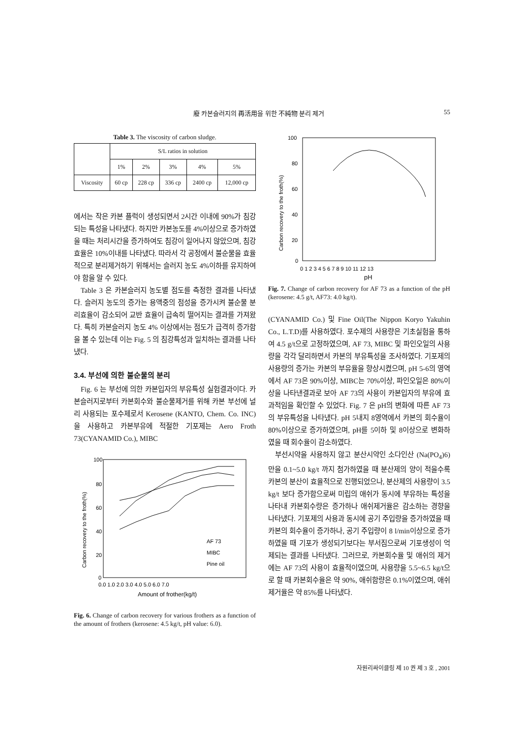廢 카본슬러지의 再活用을 위한 不純物 분리 제거 55
Table 3. The viscosity of carbon sludge.
| | S/L ratios in solution | | | | |
| --- | --- | --- | --- | --- | --- |
| | 1% | 2% | 3% | 4% | 5% |
| Viscosity | 60 cp | 228 cp | 336 cp | 2400 cp | 12,000 cp |
에서는 작은 카본 플럭이 생성되면서 2시간 이내에 90%가 침강되는 특성을 나타냈다. 하지만 카본농도를 4%이상으로 증가하였을 때는 처리시간을 증가하여도 침강이 일어나지 않았으며, 침강효율은 10%이내를 나타냈다. 따라서 각 공정에서 불순물을 효율적으로 분리제거하기 위해서는 슬러지 농도 4%이하를 유지하여야 함을 알 수 있다.
Table 3 은 카본슬러지 농도별 점도를 측정한 결과를 나타냈다. 슬러지 농도의 증가는 용액중의 점성을 증가시켜 불순물 분리효율이 감소되어 교반 효율이 급속히 떨어지는 결과를 가져왔다. 특히 카본슬러지 농도 4% 이상에서는 점도가 급격히 증가함을 볼 수 있는데 이는 Fig. 5 의 침강특성과 일치하는 결과를 나타냈다.
3.4. 부선에 의한 불순물의 분리
Fig. 6 는 부선에 의한 카본입자의 부유특성 실험결과이다. 카본슬러지로부터 카본회수와 불순물제거를 위해 카본 부선에 널리 사용되는 포수제로서 Kerosene (KANTO, Chem. Co. INC)을 사용하고 카본부유에 적절한 기포제는 Aero Froth 73(CYANAMID Co.), MIBC
100
80
60
40
20
0
0.0 1.0 2.0 3.0 4.0 5.0 6.0 7.0
Amount of frother(kg/t)
Carbon recovery to the froth(%)
AF 73
MIBC
Pine oil
Fig. 6. Change of carbon recovery for various frothers as a function of the amount of frothers (kerosene: 4.5 kg/t, pH value: 6.0).
100
80
60
40
20
0
0 1 2 3 4 5 6 7 8 9 10 11 12 13
pH
Carbon recovery to the froth(%)
Fig. 7. Change of carbon recovery for AF 73 as a function of the pH (kerosene: 4.5 g/t, AF73: 4.0 kg/t).
(CYANAMID Co.) 및 Fine Oil(The Nippon Koryo Yakuhin Co., L.T.D)를 사용하였다. 포수제의 사용량은 기초실험을 통하여 4.5 g/t으로 고정하였으며, AF 73, MIBC 및 파인오일의 사용량을 각각 달리하면서 카본의 부유특성을 조사하였다. 기포제의 사용량의 증가는 카본의 부유율을 향상시켰으며, pH 5-6의 영역에서 AF 73은 90%이상, MIBC는 70%이상, 파인오일은 80%이상을 나타낸결과로 보아 AF 73의 사용이 카본입자의 부유에 효과적임을 확인할 수 있었다. Fig. 7 은 pH의 변화에 따른 AF 73의 부유특성을 나타냈다. pH 5내지 8영역에서 카본의 회수율이 80%이상으로 증가하였으며, pH를 5이하 및 8이상으로 변화하였을 때 회수율이 감소하였다.
부선시약을 사용하지 않고 분산시약인 소다인산 (Na(PO<sub>4</sub>)6)만을 0.1~5.0 kg/t 까지 첨가하였을 때 분산제의 양이 적을수록 카본의 분산이 효율적으로 진행되었으나, 분산제의 사용량이 3.5 kg/t 보다 증가함으로써 미립의 애쉬가 동시에 부유하는 특성을 나타내 카본회수량은 증가하나 애쉬제거율은 감소하는 경향을 나타냈다. 기포제의 사용과 동시에 공기 주입량을 증가하였을 때 카본의 회수율이 증가하나, 공기 주입량이 8 l/min이상으로 증가하였을 때 기포가 생성되기보다는 부서짐으로써 기포생성이 억제되는 결과를 나타냈다. 그러므로, 카본회수율 및 애쉬의 제거에는 AF 73의 사용이 효율적이였으며, 사용량을 5.5~6.5 kg/t으로 할 때 카본회수율은 약 90%, 애쉬함량은 0.1%이였으며, 애쉬 제거율은 약 85%를 나타냈다.
자원리싸이클링 제 10 권 제 3 호 , 2001